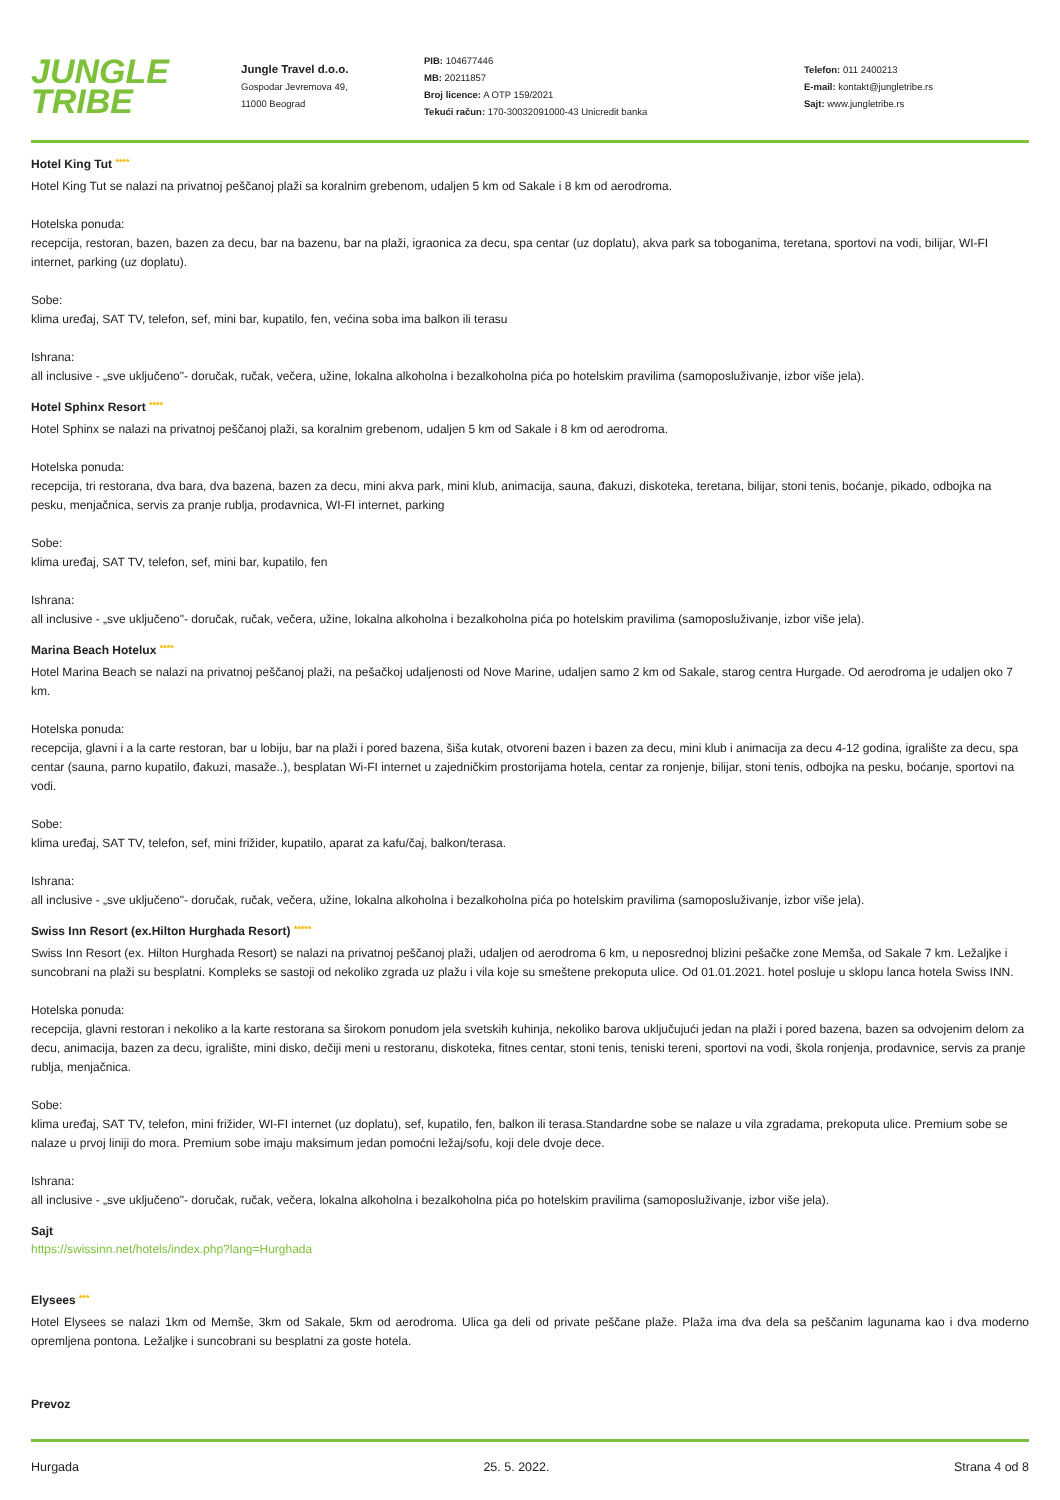JUNGLE
TRIBE
Jungle Travel d.o.o.
Gospodar Jevremova 49,
11000 Beograd
PIB: 104677446
MB: 20211857
Broj licence: A OTP 159/2021
Tekući račun: 170-30032091000-43 Unicredit banka
Telefon: 011 2400213
E-mail: kontakt@jungletribe.rs
Sajt: www.jungletribe.rs
Hotel King Tut ****
Hotel King Tut se nalazi na privatnoj peščanoj plaži sa koralnim grebenom, udaljen 5 km od Sakale i 8 km od aerodroma.
Hotelska ponuda:
recepcija, restoran, bazen, bazen za decu, bar na bazenu, bar na plaži, igraonica za decu, spa centar (uz doplatu), akva park sa toboganima, teretana, sportovi na vodi, bilijar, WI-FI internet, parking (uz doplatu).
Sobe:
klima uređaj, SAT TV, telefon, sef, mini bar, kupatilo, fen, većina soba ima balkon ili terasu
Ishrana:
all inclusive - „sve uključeno"- doručak, ručak, večera, užine, lokalna alkoholna i bezalkoholna pića po hotelskim pravilima (samoposluživanje, izbor više jela).
Hotel Sphinx Resort ****
Hotel Sphinx se nalazi na privatnoj peščanoj plaži, sa koralnim grebenom, udaljen 5 km od Sakale i 8 km od aerodroma.
Hotelska ponuda:
recepcija, tri restorana, dva bara, dva bazena, bazen za decu, mini akva park, mini klub, animacija, sauna, đakuzi, diskoteka, teretana, bilijar, stoni tenis, boćanje, pikado, odbojka na pesku, menjačnica, servis za pranje rublja, prodavnica, WI-FI internet, parking
Sobe:
klima uređaj, SAT TV, telefon, sef, mini bar, kupatilo, fen
Ishrana:
all inclusive - „sve uključeno"- doručak, ručak, večera, užine, lokalna alkoholna i bezalkoholna pića po hotelskim pravilima (samoposluživanje, izbor više jela).
Marina Beach Hotelux ****
Hotel Marina Beach se nalazi na privatnoj peščanoj plaži, na pešačkoj udaljenosti od Nove Marine, udaljen samo 2 km od Sakale, starog centra Hurgade. Od aerodroma je udaljen oko 7 km.
Hotelska ponuda:
recepcija, glavni i a la carte restoran, bar u lobiju, bar na plaži i pored bazena, šiša kutak, otvoreni bazen i bazen za decu, mini klub i animacija za decu 4-12 godina, igralište za decu, spa centar (sauna, parno kupatilo, đakuzi, masaže..), besplatan Wi-FI internet u zajedničkim prostorijama hotela, centar za ronjenje, bilijar, stoni tenis, odbojka na pesku, boćanje, sportovi na vodi.
Sobe:
klima uređaj, SAT TV, telefon, sef, mini frižider, kupatilo, aparat za kafu/čaj, balkon/terasa.
Ishrana:
all inclusive - „sve uključeno"- doručak, ručak, večera, užine, lokalna alkoholna i bezalkoholna pića po hotelskim pravilima (samoposluživanje, izbor više jela).
Swiss Inn Resort (ex.Hilton Hurghada Resort) *****
Swiss Inn Resort (ex. Hilton Hurghada Resort) se nalazi na privatnoj peščanoj plaži, udaljen od aerodroma 6 km, u neposrednoj blizini pešačke zone Memša, od Sakale 7 km. Ležaljke i suncobrani na plaži su besplatni. Kompleks se sastoji od nekoliko zgrada uz plažu i vila koje su smeštene prekoputa ulice. Od 01.01.2021. hotel posluje u sklopu lanca hotela Swiss INN.
Hotelska ponuda:
recepcija, glavni restoran i nekoliko a la karte restorana sa širokom ponudom jela svetskih kuhinja, nekoliko barova uključujući jedan na plaži i pored bazena, bazen sa odvojenim delom za decu, animacija, bazen za decu, igralište, mini disko, dečiji meni u restoranu, diskoteka, fitnes centar, stoni tenis, teniski tereni, sportovi na vodi, škola ronjenja, prodavnice, servis za pranje rublja, menjačnica.
Sobe:
klima uređaj, SAT TV, telefon, mini frižider, WI-FI internet (uz doplatu), sef, kupatilo, fen, balkon ili terasa.Standardne sobe se nalaze u vila zgradama, prekoputa ulice. Premium sobe se nalaze u prvoj liniji do mora. Premium sobe imaju maksimum jedan pomoćni ležaj/sofu, koji dele dvoje dece.
Ishrana:
all inclusive - „sve uključeno"- doručak, ručak, večera, lokalna alkoholna i bezalkoholna pića po hotelskim pravilima (samoposluživanje, izbor više jela).
Sajt
https://swissinn.net/hotels/index.php?lang=Hurghada
Elysees ***
Hotel Elysees se nalazi 1km od Memše, 3km od Sakale, 5km od aerodroma. Ulica ga deli od private peščane plaže. Plaža ima dva dela sa peščanim lagunama kao i dva moderno opremljena pontona. Ležaljke i suncobrani su besplatni za goste hotela.
Prevoz
Hurgada 25. 5. 2022. Strana 4 od 8